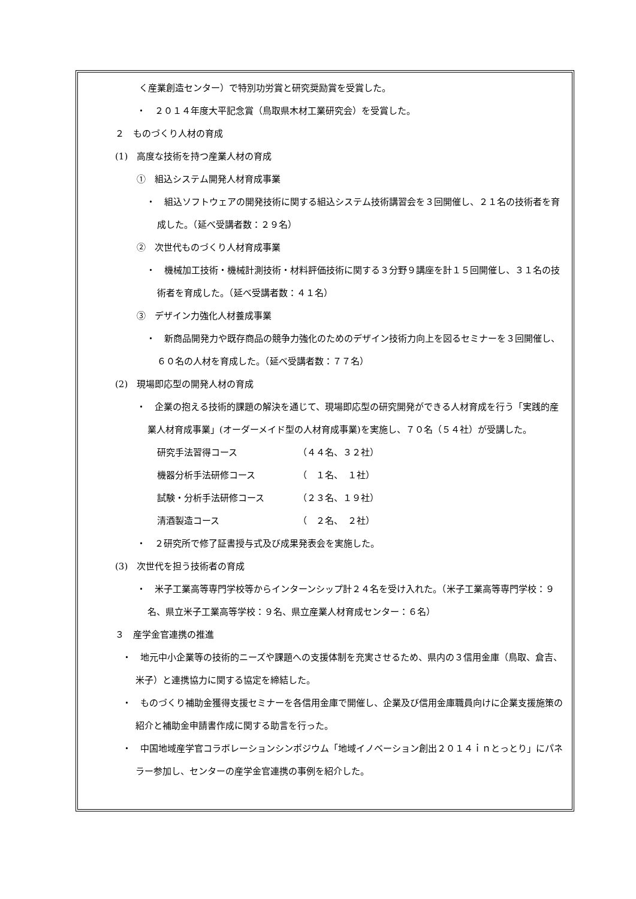く産業創造センター）で特別功労賞と研究奨励賞を受賞した。
・　２０１４年度大平記念賞（鳥取県木材工業研究会）を受賞した。
２　ものづくり人材の育成
(1)　高度な技術を持つ産業人材の育成
①　組込システム開発人材育成事業
・　組込ソフトウェアの開発技術に関する組込システム技術講習会を３回開催し、２１名の技術者を育成した。（延べ受講者数：２９名）
②　次世代ものづくり人材育成事業
・　機械加工技術・機械計測技術・材料評価技術に関する３分野９講座を計１５回開催し、３１名の技術者を育成した。（延べ受講者数：４１名）
③　デザイン力強化人材養成事業
・　新商品開発力や既存商品の競争力強化のためのデザイン技術力向上を図るセミナーを３回開催し、６０名の人材を育成した。（延べ受講者数：７７名）
(2)　現場即応型の開発人材の育成
・　企業の抱える技術的課題の解決を通じて、現場即応型の研究開発ができる人材育成を行う「実践的産業人材育成事業」(オーダーメイド型の人材育成事業)を実施し、７０名（５４社）が受講した。
研究手法習得コース （４４名、３２社）
機器分析手法研修コース （　１名、　１社）
試験・分析手法研修コース （２３名、１９社）
清酒製造コース （　２名、　２社）
・　２研究所で修了証書授与式及び成果発表会を実施した。
(3)　次世代を担う技術者の育成
・　米子工業高等専門学校等からインターンシップ計２４名を受け入れた。（米子工業高等専門学校：９名、県立米子工業高等学校：９名、県立産業人材育成センター：６名）
３　産学金官連携の推進
・　地元中小企業等の技術的ニーズや課題への支援体制を充実させるため、県内の３信用金庫（鳥取、倉吉、米子）と連携協力に関する協定を締結した。
・　ものづくり補助金獲得支援セミナーを各信用金庫で開催し、企業及び信用金庫職員向けに企業支援施策の紹介と補助金申請書作成に関する助言を行った。
・　中国地域産学官コラボレーションシンポジウム「地域イノベーション創出２０１４ｉｎとっとり」にパネラー参加し、センターの産学金官連携の事例を紹介した。